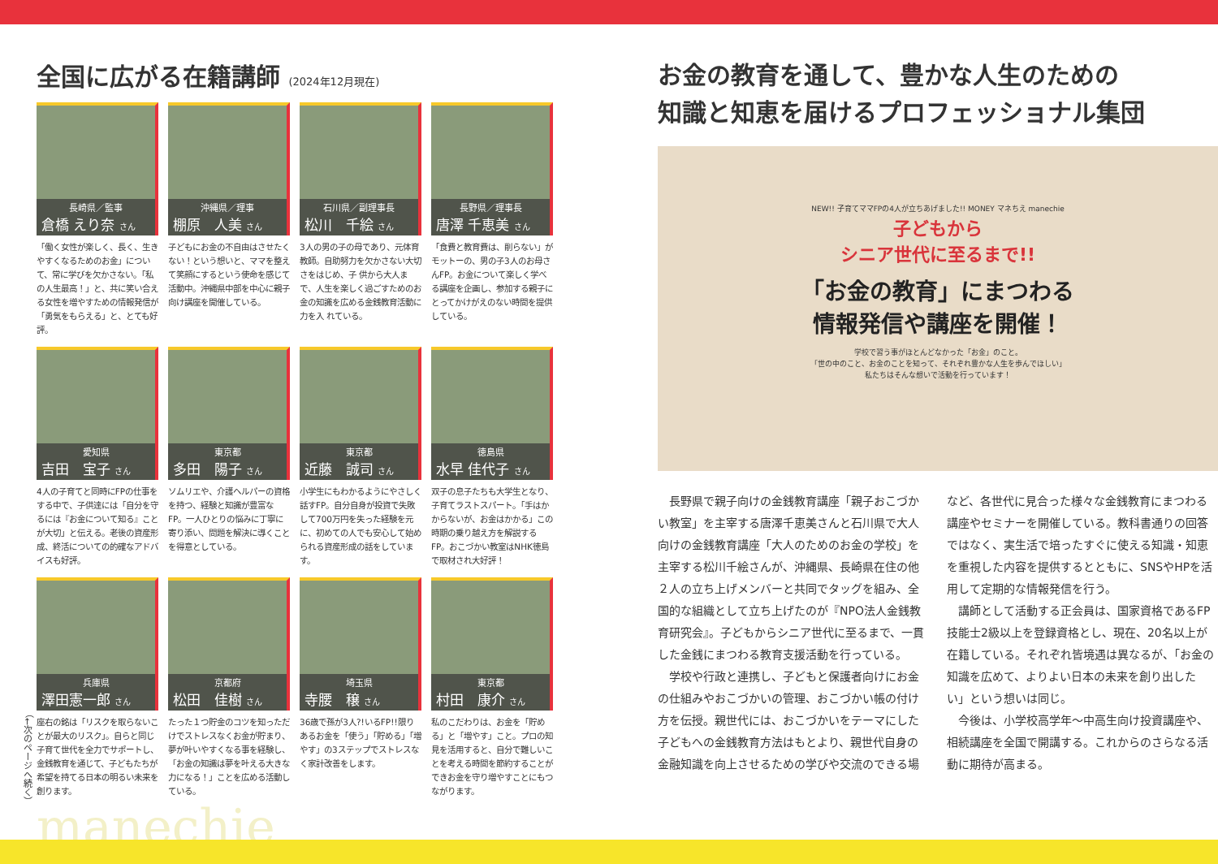全国に広がる在籍講師 (2024年12月現在)
長崎県／監事
倉橋 えり奈 さん
「働く女性が楽しく、長く、生きやすくなるためのお金」について、常に学びを欠かさない。「私の人生最高！」と、共に笑い合える女性を増やすための情報発信が「勇気をもらえる」と、とても好評。
沖縄県／理事
棚原　人美 さん
子どもにお金の不自由はさせたくない！という想いと、ママを整えて笑顔にするという使命を感じて活動中。沖縄県中部を中心に親子向け講座を開催している。
石川県／副理事長
松川　千絵 さん
3人の男の子の母であり、元体育教師。自助努力を欠かさない大切さをはじめ、子 供から大人まで、人生を楽しく過ごすためのお金の知識を広める金銭教育活動に力を入 れている。
長野県／理事長
唐澤 千恵美 さん
「食費と教育費は、削らない」がモットーの、男の子3人のお母さんFP。お金について楽しく学べる講座を企画し、参加する親子にとってかけがえのない時間を提供している。
愛知県
吉田　宝子 さん
4人の子育てと同時にFPの仕事をする中で、子供達には「自分を守るには『お金について知る』ことが大切」と伝える。老後の資産形成、終活についての的確なアドバイスも好評。
東京都
多田　陽子 さん
ソムリエや、介護ヘルパーの資格を持つ、経験と知識が豊富なFP。一人ひとりの悩みに丁寧に寄り添い、問題を解決に導くことを得意としている。
東京都
近藤　誠司 さん
小学生にもわかるようにやさしく話すFP。自分自身が投資で失敗して700万円を失った経験を元に、初めての人でも安心して始められる資産形成の話をしています。
徳島県
水早 佳代子 さん
双子の息子たちも大学生となり、子育てラストスパート。「手はかからないが、お金はかかる」この時期の乗り越え方を解説するFP。おこづかい教室はNHK徳島で取材され大好評！
兵庫県
澤田憲一郎 さん
座右の銘は「リスクを取らないことが最大のリスク」。自らと同じ子育て世代を全力でサポートし、金銭教育を通じて、子どもたちが希望を持てる日本の明るい未来を創ります。
京都府
松田　佳樹 さん
たった１つ貯金のコツを知っただけでストレスなくお金が貯まり、夢が叶いやすくなる事を経験し、「お金の知識は夢を叶える大きな力になる！」ことを広める活動している。
埼玉県
寺腰　穣 さん
36歳で孫が3人?!いるFP!!限りあるお金を「使う」「貯める」「増やす」の3ステップでストレスなく家計改善をします。
東京都
村田　康介 さん
私のこだわりは、お金を「貯める」と「増やす」こと。プロの知見を活用すると、自分で難しいことを考える時間を節約することができお金を守り増やすことにもつながります。
manechie
お金の教育を通して、豊かな人生のための
知識と知恵を届けるプロフェッショナル集団
NEW!! 子育てママFPの4人が立ちあげました!! MONEY マネちえ manechie
子どもから
シニア世代に至るまで!!
「お金の教育」にまつわる
情報発信や講座を開催！
学校で習う事がほとんどなかった「お金」のこと。
「世の中のこと、お金のことを知って、それぞれ豊かな人生を歩んでほしい」
私たちはそんな想いで活動を行っています！
長野県で親子向けの金銭教育講座「親子おこづかい教室」を主宰する唐澤千恵美さんと石川県で大人向けの金銭教育講座「大人のためのお金の学校」を主宰する松川千絵さんが、沖縄県、長崎県在住の他２人の立ち上げメンバーと共同でタッグを組み、全国的な組織として立ち上げたのが『NPO法人金銭教育研究会』。子どもからシニア世代に至るまで、一貫した金銭にまつわる教育支援活動を行っている。
学校や行政と連携し、子どもと保護者向けにお金の仕組みやおこづかいの管理、おこづかい帳の付け方を伝授。親世代には、おこづかいをテーマにした子どもへの金銭教育方法はもとより、親世代自身の金融知識を向上させるための学びや交流のできる場など、各世代に見合った様々な金銭教育にまつわる講座やセミナーを開催している。教科書通りの回答ではなく、実生活で培ったすぐに使える知識・知恵を重視した内容を提供するとともに、SNSやHPを活用して定期的な情報発信を行う。
講師として活動する正会員は、国家資格であるFP技能士2級以上を登録資格とし、現在、20名以上が在籍している。それぞれ皆境遇は異なるが、「お金の知識を広めて、よりよい日本の未来を創り出したい」という想いは同じ。
今後は、小学校高学年～中高生向け投資講座や、相続講座を全国で開講する。これからのさらなる活動に期待が高まる。
（←次のページへ続く）